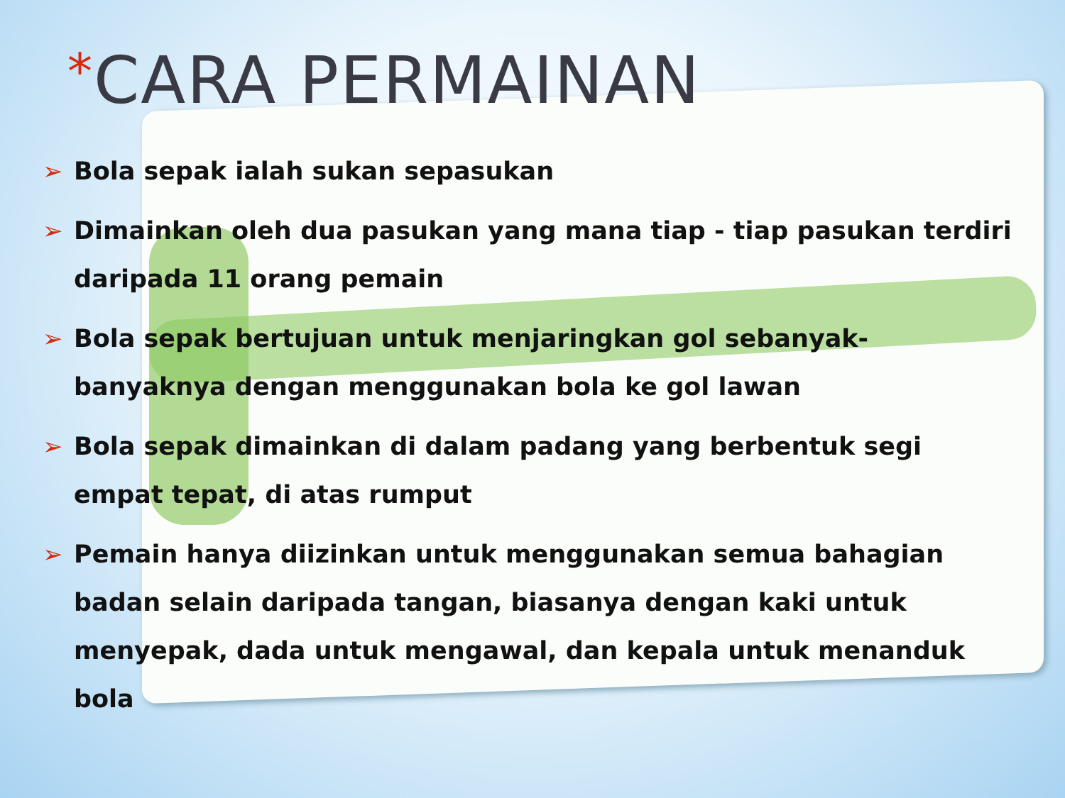*CARA PERMAINAN
➢ Bola sepak ialah sukan sepasukan
➢ Dimainkan oleh dua pasukan yang mana tiap - tiap pasukan terdiri daripada 11 orang pemain
➢ Bola sepak bertujuan untuk menjaringkan gol sebanyak-banyaknya dengan menggunakan bola ke gol lawan
➢ Bola sepak dimainkan di dalam padang yang berbentuk segi empat tepat, di atas rumput
➢ Pemain hanya diizinkan untuk menggunakan semua bahagian badan selain daripada tangan, biasanya dengan kaki untuk menyepak, dada untuk mengawal, dan kepala untuk menanduk bola